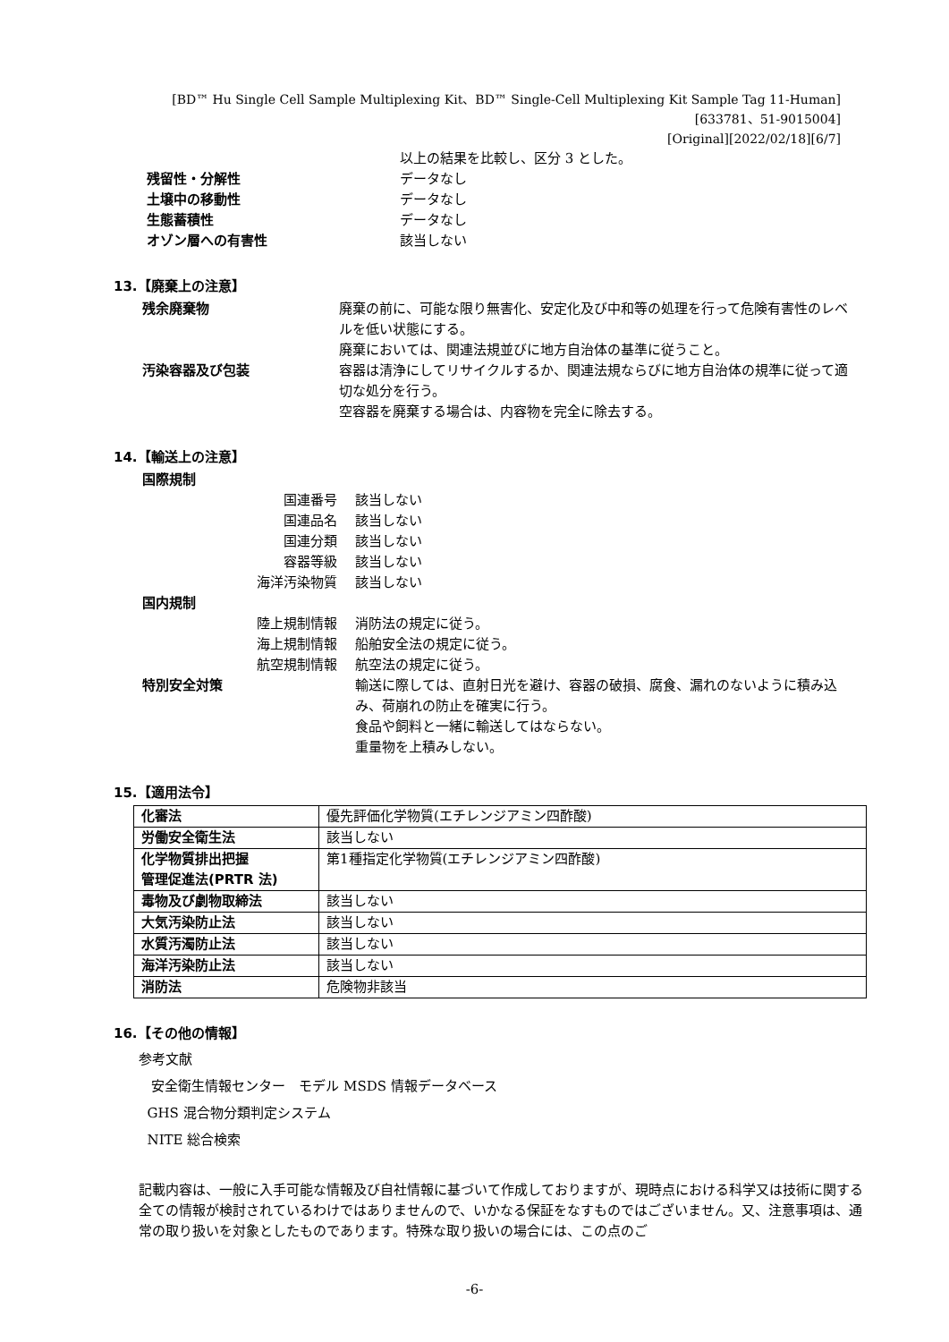[BD™ Hu Single Cell Sample Multiplexing Kit、BD™ Single-Cell Multiplexing Kit Sample Tag 11-Human]
[633781、51-9015004]
[Original][2022/02/18][6/7]
以上の結果を比較し、区分 3 とした。
残留性・分解性 データなし
土壌中の移動性 データなし
生態蓄積性 データなし
オゾン層への有害性 該当しない
13.【廃棄上の注意】
残余廃棄物 廃棄の前に、可能な限り無害化、安定化及び中和等の処理を行って危険有害性のレベルを低い状態にする。
廃棄においては、関連法規並びに地方自治体の基準に従うこと。
汚染容器及び包装 容器は清浄にしてリサイクルするか、関連法規ならびに地方自治体の規準に従って適切な処分を行う。
空容器を廃棄する場合は、内容物を完全に除去する。
14.【輸送上の注意】
国際規制
国連番号 該当しない
国連品名 該当しない
国連分類 該当しない
容器等級 該当しない
海洋汚染物質 該当しない
国内規制
陸上規制情報 消防法の規定に従う。
海上規制情報 船舶安全法の規定に従う。
航空規制情報 航空法の規定に従う。
特別安全対策 輸送に際しては、直射日光を避け、容器の破損、腐食、漏れのないように積み込み、荷崩れの防止を確実に行う。
食品や飼料と一緒に輸送してはならない。
重量物を上積みしない。
15.【適用法令】
| 化審法 | 優先評価化学物質(エチレンジアミン四酢酸) |
| 労働安全衛生法 | 該当しない |
| 化学物質排出把握 管理促進法(PRTR 法) | 第1種指定化学物質(エチレンジアミン四酢酸) |
| 毒物及び劇物取締法 | 該当しない |
| 大気汚染防止法 | 該当しない |
| 水質汚濁防止法 | 該当しない |
| 海洋汚染防止法 | 該当しない |
| 消防法 | 危険物非該当 |
16.【その他の情報】
参考文献
安全衛生情報センター　モデル MSDS 情報データベース
GHS 混合物分類判定システム
NITE 総合検索
記載内容は、一般に入手可能な情報及び自社情報に基づいて作成しておりますが、現時点における科学又は技術に関する全ての情報が検討されているわけではありませんので、いかなる保証をなすものではございません。又、注意事項は、通常の取り扱いを対象としたものであります。特殊な取り扱いの場合には、この点のご
-6-